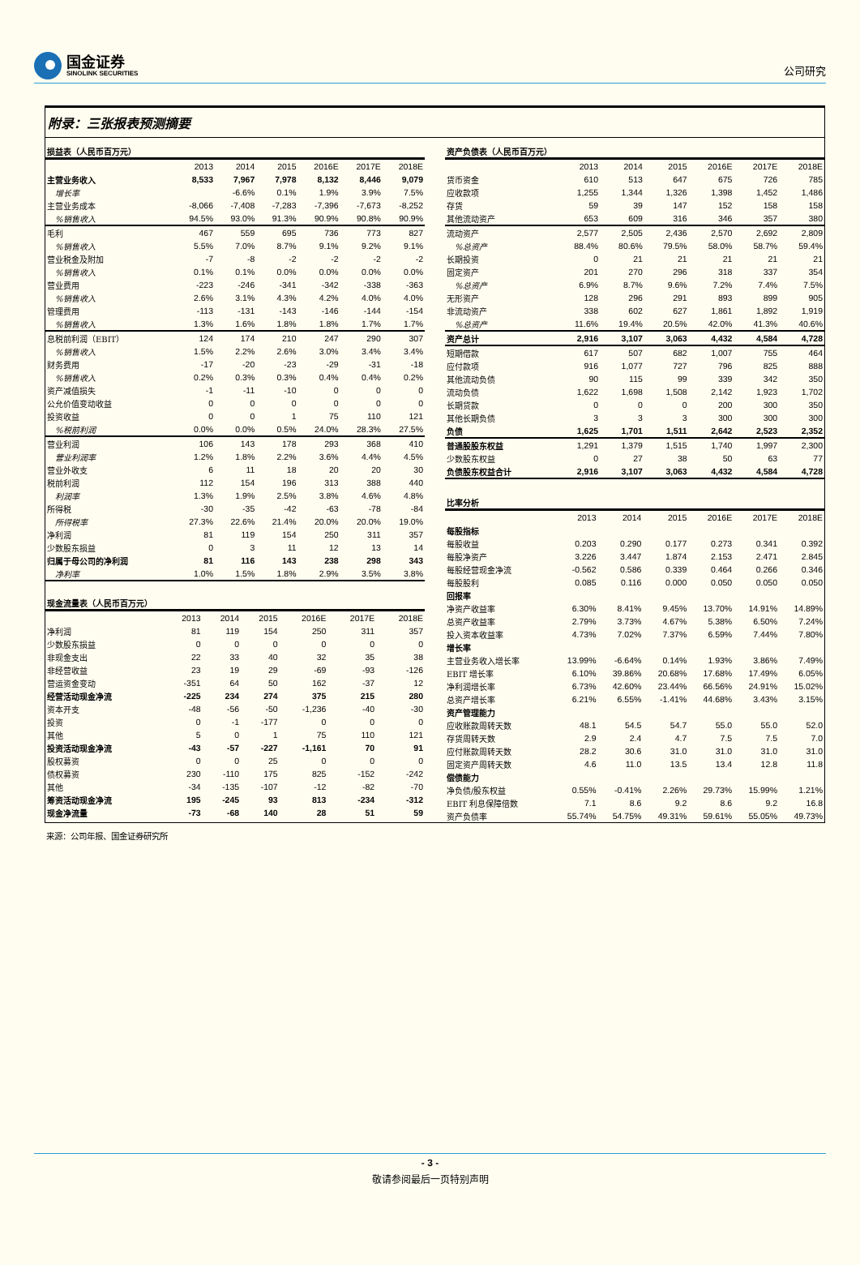国金证券
SINOLINK SECURITIES
公司研究
附录：三张报表预测摘要
| 损益表（人民币百万元） | | | | | | |
| | 2013 | 2014 | 2015 | 2016E | 2017E | 2018E |
| 主营业务收入 | 8,533 | 7,967 | 7,978 | 8,132 | 8,446 | 9,079 |
| 增长率 | | -6.6% | 0.1% | 1.9% | 3.9% | 7.5% |
| 主营业务成本 | -8,066 | -7,408 | -7,283 | -7,396 | -7,673 | -8,252 |
| %销售收入 | 94.5% | 93.0% | 91.3% | 90.9% | 90.8% | 90.9% |
| 毛利 | 467 | 559 | 695 | 736 | 773 | 827 |
| %销售收入 | 5.5% | 7.0% | 8.7% | 9.1% | 9.2% | 9.1% |
| 营业税金及附加 | -7 | -8 | -2 | -2 | -2 | -2 |
| %销售收入 | 0.1% | 0.1% | 0.0% | 0.0% | 0.0% | 0.0% |
| 营业费用 | -223 | -246 | -341 | -342 | -338 | -363 |
| %销售收入 | 2.6% | 3.1% | 4.3% | 4.2% | 4.0% | 4.0% |
| 管理费用 | -113 | -131 | -143 | -146 | -144 | -154 |
| %销售收入 | 1.3% | 1.6% | 1.8% | 1.8% | 1.7% | 1.7% |
| 息税前利润（EBIT） | 124 | 174 | 210 | 247 | 290 | 307 |
| %销售收入 | 1.5% | 2.2% | 2.6% | 3.0% | 3.4% | 3.4% |
| 财务费用 | -17 | -20 | -23 | -29 | -31 | -18 |
| %销售收入 | 0.2% | 0.3% | 0.3% | 0.4% | 0.4% | 0.2% |
| 资产减值损失 | -1 | -11 | -10 | 0 | 0 | 0 |
| 公允价值变动收益 | 0 | 0 | 0 | 0 | 0 | 0 |
| 投资收益 | 0 | 0 | 1 | 75 | 110 | 121 |
| %税前利润 | 0.0% | 0.0% | 0.5% | 24.0% | 28.3% | 27.5% |
| 营业利润 | 106 | 143 | 178 | 293 | 368 | 410 |
| 营业利润率 | 1.2% | 1.8% | 2.2% | 3.6% | 4.4% | 4.5% |
| 营业外收支 | 6 | 11 | 18 | 20 | 20 | 30 |
| 税前利润 | 112 | 154 | 196 | 313 | 388 | 440 |
| 利润率 | 1.3% | 1.9% | 2.5% | 3.8% | 4.6% | 4.8% |
| 所得税 | -30 | -35 | -42 | -63 | -78 | -84 |
| 所得税率 | 27.3% | 22.6% | 21.4% | 20.0% | 20.0% | 19.0% |
| 净利润 | 81 | 119 | 154 | 250 | 311 | 357 |
| 少数股东损益 | 0 | 3 | 11 | 12 | 13 | 14 |
| 归属于母公司的净利润 | 81 | 116 | 143 | 238 | 298 | 343 |
| 净利率 | 1.0% | 1.5% | 1.8% | 2.9% | 3.5% | 3.8% |
| 现金流量表（人民币百万元） | | | | | | |
| | 2013 | 2014 | 2015 | 2016E | 2017E | 2018E |
| 净利润 | 81 | 119 | 154 | 250 | 311 | 357 |
| 少数股东损益 | 0 | 0 | 0 | 0 | 0 | 0 |
| 非现金支出 | 22 | 33 | 40 | 32 | 35 | 38 |
| 非经营收益 | 23 | 19 | 29 | -69 | -93 | -126 |
| 营运资金变动 | -351 | 64 | 50 | 162 | -37 | 12 |
| 经营活动现金净流 | -225 | 234 | 274 | 375 | 215 | 280 |
| 资本开支 | -48 | -56 | -50 | -1,236 | -40 | -30 |
| 投资 | 0 | -1 | -177 | 0 | 0 | 0 |
| 其他 | 5 | 0 | 1 | 75 | 110 | 121 |
| 投资活动现金净流 | -43 | -57 | -227 | -1,161 | 70 | 91 |
| 股权募资 | 0 | 0 | 25 | 0 | 0 | 0 |
| 债权募资 | 230 | -110 | 175 | 825 | -152 | -242 |
| 其他 | -34 | -135 | -107 | -12 | -82 | -70 |
| 筹资活动现金净流 | 195 | -245 | 93 | 813 | -234 | -312 |
| 现金净流量 | -73 | -68 | 140 | 28 | 51 | 59 |
| 资产负债表（人民币百万元） | | | | | | |
| | 2013 | 2014 | 2015 | 2016E | 2017E | 2018E |
| 货币资金 | 610 | 513 | 647 | 675 | 726 | 785 |
| 应收款项 | 1,255 | 1,344 | 1,326 | 1,398 | 1,452 | 1,486 |
| 存货 | 59 | 39 | 147 | 152 | 158 | 158 |
| 其他流动资产 | 653 | 609 | 316 | 346 | 357 | 380 |
| 流动资产 | 2,577 | 2,505 | 2,436 | 2,570 | 2,692 | 2,809 |
| %总资产 | 88.4% | 80.6% | 79.5% | 58.0% | 58.7% | 59.4% |
| 长期投资 | 0 | 21 | 21 | 21 | 21 | 21 |
| 固定资产 | 201 | 270 | 296 | 318 | 337 | 354 |
| %总资产 | 6.9% | 8.7% | 9.6% | 7.2% | 7.4% | 7.5% |
| 无形资产 | 128 | 296 | 291 | 893 | 899 | 905 |
| 非流动资产 | 338 | 602 | 627 | 1,861 | 1,892 | 1,919 |
| %总资产 | 11.6% | 19.4% | 20.5% | 42.0% | 41.3% | 40.6% |
| 资产总计 | 2,916 | 3,107 | 3,063 | 4,432 | 4,584 | 4,728 |
| 短期借款 | 617 | 507 | 682 | 1,007 | 755 | 464 |
| 应付款项 | 916 | 1,077 | 727 | 796 | 825 | 888 |
| 其他流动负债 | 90 | 115 | 99 | 339 | 342 | 350 |
| 流动负债 | 1,622 | 1,698 | 1,508 | 2,142 | 1,923 | 1,702 |
| 长期贷款 | 0 | 0 | 0 | 200 | 300 | 350 |
| 其他长期负债 | 3 | 3 | 3 | 300 | 300 | 300 |
| 负债 | 1,625 | 1,701 | 1,511 | 2,642 | 2,523 | 2,352 |
| 普通股股东权益 | 1,291 | 1,379 | 1,515 | 1,740 | 1,997 | 2,300 |
| 少数股东权益 | 0 | 27 | 38 | 50 | 63 | 77 |
| 负债股东权益合计 | 2,916 | 3,107 | 3,063 | 4,432 | 4,584 | 4,728 |
| 比率分析 | | | | | | |
| | 2013 | 2014 | 2015 | 2016E | 2017E | 2018E |
| 每股指标 | | | | | | |
| 每股收益 | 0.203 | 0.290 | 0.177 | 0.273 | 0.341 | 0.392 |
| 每股净资产 | 3.226 | 3.447 | 1.874 | 2.153 | 2.471 | 2.845 |
| 每股经营现金净流 | -0.562 | 0.586 | 0.339 | 0.464 | 0.266 | 0.346 |
| 每股股利 | 0.085 | 0.116 | 0.000 | 0.050 | 0.050 | 0.050 |
| 回报率 | | | | | | |
| 净资产收益率 | 6.30% | 8.41% | 9.45% | 13.70% | 14.91% | 14.89% |
| 总资产收益率 | 2.79% | 3.73% | 4.67% | 5.38% | 6.50% | 7.24% |
| 投入资本收益率 | 4.73% | 7.02% | 7.37% | 6.59% | 7.44% | 7.80% |
| 增长率 | | | | | | |
| 主营业务收入增长率 | 13.99% | -6.64% | 0.14% | 1.93% | 3.86% | 7.49% |
| EBIT 增长率 | 6.10% | 39.86% | 20.68% | 17.68% | 17.49% | 6.05% |
| 净利润增长率 | 6.73% | 42.60% | 23.44% | 66.56% | 24.91% | 15.02% |
| 总资产增长率 | 6.21% | 6.55% | -1.41% | 44.68% | 3.43% | 3.15% |
| 资产管理能力 | | | | | | |
| 应收账款周转天数 | 48.1 | 54.5 | 54.7 | 55.0 | 55.0 | 52.0 |
| 存货周转天数 | 2.9 | 2.4 | 4.7 | 7.5 | 7.5 | 7.0 |
| 应付账款周转天数 | 28.2 | 30.6 | 31.0 | 31.0 | 31.0 | 31.0 |
| 固定资产周转天数 | 4.6 | 11.0 | 13.5 | 13.4 | 12.8 | 11.8 |
| 偿债能力 | | | | | | |
| 净负债/股东权益 | 0.55% | -0.41% | 2.26% | 29.73% | 15.99% | 1.21% |
| EBIT 利息保障倍数 | 7.1 | 8.6 | 9.2 | 8.6 | 9.2 | 16.8 |
| 资产负债率 | 55.74% | 54.75% | 49.31% | 59.61% | 55.05% | 49.73% |
来源：公司年报、国金证券研究所
- 3 -
敬请参阅最后一页特别声明